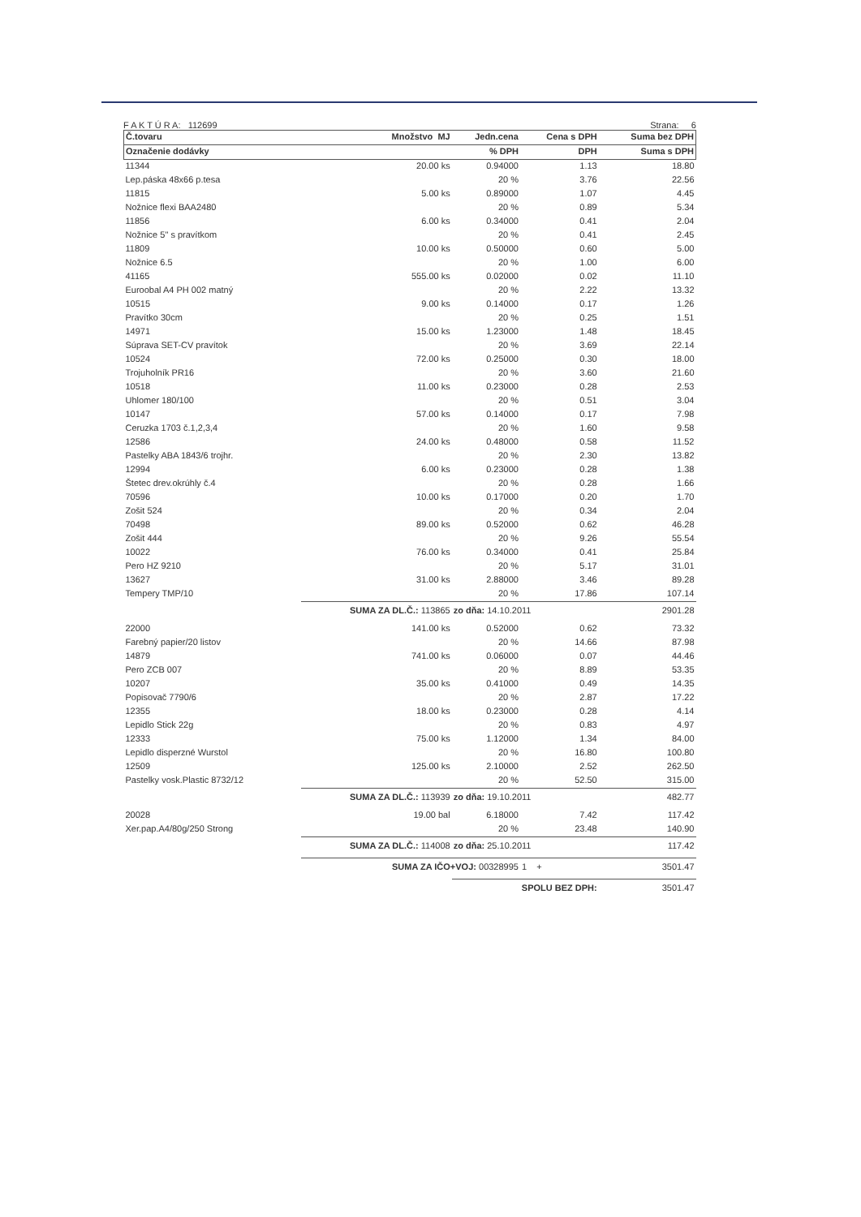F A K T Ú R A: 112699 Strana: 6
| Č.tovaru | Množstvo MJ | Jedn.cena | Cena s DPH | Suma bez DPH |
| --- | --- | --- | --- | --- |
| Označenie dodávky | | % DPH | DPH | Suma s DPH |
| 11344 | 20.00 ks | 0.94000 | 1.13 | 18.80 |
| Lep.páska 48x66 p.tesa | | 20 % | 3.76 | 22.56 |
| 11815 | 5.00 ks | 0.89000 | 1.07 | 4.45 |
| Nožnice flexi BAA2480 | | 20 % | 0.89 | 5.34 |
| 11856 | 6.00 ks | 0.34000 | 0.41 | 2.04 |
| Nožnice 5" s pravítkom | | 20 % | 0.41 | 2.45 |
| 11809 | 10.00 ks | 0.50000 | 0.60 | 5.00 |
| Nožnice 6.5 | | 20 % | 1.00 | 6.00 |
| 41165 | 555.00 ks | 0.02000 | 0.02 | 11.10 |
| Euroobal A4 PH 002 matný | | 20 % | 2.22 | 13.32 |
| 10515 | 9.00 ks | 0.14000 | 0.17 | 1.26 |
| Pravítko 30cm | | 20 % | 0.25 | 1.51 |
| 14971 | 15.00 ks | 1.23000 | 1.48 | 18.45 |
| Súprava SET-CV pravítok | | 20 % | 3.69 | 22.14 |
| 10524 | 72.00 ks | 0.25000 | 0.30 | 18.00 |
| Trojuholník PR16 | | 20 % | 3.60 | 21.60 |
| 10518 | 11.00 ks | 0.23000 | 0.28 | 2.53 |
| Uhlomer 180/100 | | 20 % | 0.51 | 3.04 |
| 10147 | 57.00 ks | 0.14000 | 0.17 | 7.98 |
| Ceruzka 1703 č.1,2,3,4 | | 20 % | 1.60 | 9.58 |
| 12586 | 24.00 ks | 0.48000 | 0.58 | 11.52 |
| Pastelky ABA 1843/6 trojhr. | | 20 % | 2.30 | 13.82 |
| 12994 | 6.00 ks | 0.23000 | 0.28 | 1.38 |
| Štetec drev.okrúhly č.4 | | 20 % | 0.28 | 1.66 |
| 70596 | 10.00 ks | 0.17000 | 0.20 | 1.70 |
| Zošit 524 | | 20 % | 0.34 | 2.04 |
| 70498 | 89.00 ks | 0.52000 | 0.62 | 46.28 |
| Zošit 444 | | 20 % | 9.26 | 55.54 |
| 10022 | 76.00 ks | 0.34000 | 0.41 | 25.84 |
| Pero HZ 9210 | | 20 % | 5.17 | 31.01 |
| 13627 | 31.00 ks | 2.88000 | 3.46 | 89.28 |
| Tempery TMP/10 | | 20 % | 17.86 | 107.14 |
| | SUMA ZA DL.Č.: 113865 | zo dňa: 14.10.2011 | | 2901.28 |
| 22000 | 141.00 ks | 0.52000 | 0.62 | 73.32 |
| Farebný papier/20 listov | | 20 % | 14.66 | 87.98 |
| 14879 | 741.00 ks | 0.06000 | 0.07 | 44.46 |
| Pero ZCB 007 | | 20 % | 8.89 | 53.35 |
| 10207 | 35.00 ks | 0.41000 | 0.49 | 14.35 |
| Popisovač 7790/6 | | 20 % | 2.87 | 17.22 |
| 12355 | 18.00 ks | 0.23000 | 0.28 | 4.14 |
| Lepidlo Stick 22g | | 20 % | 0.83 | 4.97 |
| 12333 | 75.00 ks | 1.12000 | 1.34 | 84.00 |
| Lepidlo disperzné Wurstol | | 20 % | 16.80 | 100.80 |
| 12509 | 125.00 ks | 2.10000 | 2.52 | 262.50 |
| Pastelky vosk.Plastic 8732/12 | | 20 % | 52.50 | 315.00 |
| | SUMA ZA DL.Č.: 113939 | zo dňa: 19.10.2011 | | 482.77 |
| 20028 | 19.00 bal | 6.18000 | 7.42 | 117.42 |
| Xer.pap.A4/80g/250 Strong | | 20 % | 23.48 | 140.90 |
| | SUMA ZA DL.Č.: 114008 | zo dňa: 25.10.2011 | | 117.42 |
| | SUMA ZA IČO+VOJ: 00328995 | | 1 + | 3501.47 |
| | | SPOLU BEZ DPH: | | 3501.47 |